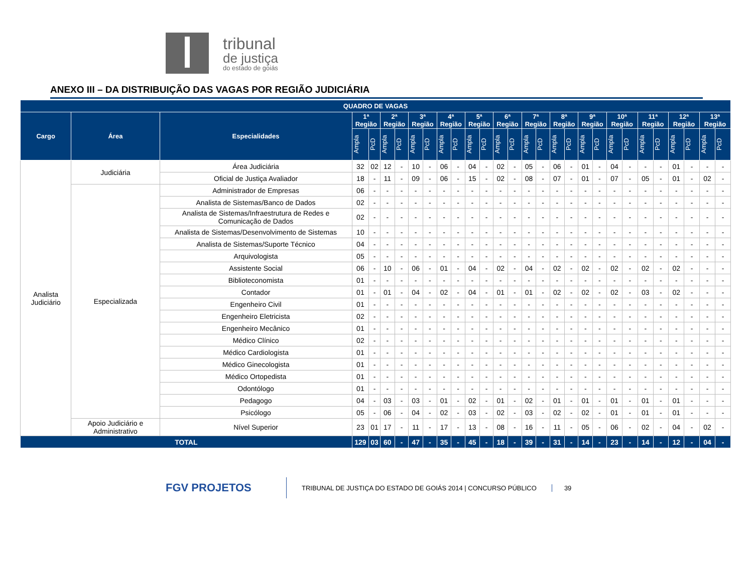tribunal
de justiça
do estado de goiás
ANEXO III – DA DISTRIBUIÇÃO DAS VAGAS POR REGIÃO JUDICIÁRIA
| QUADRO DE VAGAS | | | | | | | | | | | | | | | | | | | | | | | | | | | | |
| --- | --- | --- | --- | --- | --- | --- | --- | --- | --- | --- | --- | --- | --- | --- | --- | --- | --- | --- | --- | --- | --- | --- | --- | --- | --- | --- | --- | --- |
| Cargo | Área | Especialidades | 1ª Região | | 2ª Região | | 3ª Região | | 4ª Região | | 5ª Região | | 6ª Região | | 7ª Região | | 8ª Região | | 9ª Região | | 10ª Região | | 11ª Região | | 12ª Região | | 13ª Região | |
| | | | Ampla | PcD | Ampla | PcD | Ampla | PcD | Ampla | PcD | Ampla | PcD | Ampla | PcD | Ampla | PcD | Ampla | PcD | Ampla | PcD | Ampla | PcD | Ampla | PcD | Ampla | PcD | Ampla | PcD |
| Analista Judiciário | Judiciária | Área Judiciária | 32 | 02 | 12 | - | 10 | - | 06 | - | 04 | - | 02 | - | 05 | - | 06 | - | 01 | - | 04 | - | - | - | 01 | - | - | - |
| | | Oficial de Justiça Avaliador | 18 | - | 11 | - | 09 | - | 06 | - | 15 | - | 02 | - | 08 | - | 07 | - | 01 | - | 07 | - | 05 | - | 01 | - | 02 | - |
| | Especializada | Administrador de Empresas | 06 | - | - | - | - | - | - | - | - | - | - | - | - | - | - | - | - | - | - | - | - | - | - | - | - | - |
| | | Analista de Sistemas/Banco de Dados | 02 | - | - | - | - | - | - | - | - | - | - | - | - | - | - | - | - | - | - | - | - | - | - | - | - | - |
| | | Analista de Sistemas/Infraestrutura de Redes e Comunicação de Dados | 02 | - | - | - | - | - | - | - | - | - | - | - | - | - | - | - | - | - | - | - | - | - | - | - | - | - |
| | | Analista de Sistemas/Desenvolvimento de Sistemas | 10 | - | - | - | - | - | - | - | - | - | - | - | - | - | - | - | - | - | - | - | - | - | - | - | - | - |
| | | Analista de Sistemas/Suporte Técnico | 04 | - | - | - | - | - | - | - | - | - | - | - | - | - | - | - | - | - | - | - | - | - | - | - | - | - |
| | | Arquivologista | 05 | - | - | - | - | - | - | - | - | - | - | - | - | - | - | - | - | - | - | - | - | - | - | - | - | - |
| | | Assistente Social | 06 | - | 10 | - | 06 | - | 01 | - | 04 | - | 02 | - | 04 | - | 02 | - | 02 | - | 02 | - | 02 | - | 02 | - | - | - |
| | | Biblioteconomista | 01 | - | - | - | - | - | - | - | - | - | - | - | - | - | - | - | - | - | - | - | - | - | - | - | - | - |
| | | Contador | 01 | - | 01 | - | 04 | - | 02 | - | 04 | - | 01 | - | 01 | - | 02 | - | 02 | - | 02 | - | 03 | - | 02 | - | - | - |
| | | Engenheiro Civil | 01 | - | - | - | - | - | - | - | - | - | - | - | - | - | - | - | - | - | - | - | - | - | - | - | - | - |
| | | Engenheiro Eletricista | 02 | - | - | - | - | - | - | - | - | - | - | - | - | - | - | - | - | - | - | - | - | - | - | - | - | - |
| | | Engenheiro Mecânico | 01 | - | - | - | - | - | - | - | - | - | - | - | - | - | - | - | - | - | - | - | - | - | - | - | - | - |
| | | Médico Clínico | 02 | - | - | - | - | - | - | - | - | - | - | - | - | - | - | - | - | - | - | - | - | - | - | - | - | - |
| | | Médico Cardiologista | 01 | - | - | - | - | - | - | - | - | - | - | - | - | - | - | - | - | - | - | - | - | - | - | - | - | - |
| | | Médico Ginecologista | 01 | - | - | - | - | - | - | - | - | - | - | - | - | - | - | - | - | - | - | - | - | - | - | - | - | - |
| | | Médico Ortopedista | 01 | - | - | - | - | - | - | - | - | - | - | - | - | - | - | - | - | - | - | - | - | - | - | - | - | - |
| | | Odontólogo | 01 | - | - | - | - | - | - | - | - | - | - | - | - | - | - | - | - | - | - | - | - | - | - | - | - | - |
| | | Pedagogo | 04 | - | 03 | - | 03 | - | 01 | - | 02 | - | 01 | - | 02 | - | 01 | - | 01 | - | 01 | - | 01 | - | 01 | - | - | - |
| | | Psicólogo | 05 | - | 06 | - | 04 | - | 02 | - | 03 | - | 02 | - | 03 | - | 02 | - | 02 | - | 01 | - | 01 | - | 01 | - | - | - |
| | Apoio Judiciário e Administrativo | Nível Superior | 23 | 01 | 17 | - | 11 | - | 17 | - | 13 | - | 08 | - | 16 | - | 11 | - | 05 | - | 06 | - | 02 | - | 04 | - | 02 | - |
| TOTAL | | | 129 | 03 | 60 | - | 47 | - | 35 | - | 45 | - | 18 | - | 39 | - | 31 | - | 14 | - | 23 | - | 14 | - | 12 | - | 04 | - |
FGV PROJETOS
TRIBUNAL DE JUSTIÇA DO ESTADO DE GOIÁS 2014 | CONCURSO PÚBLICO
39